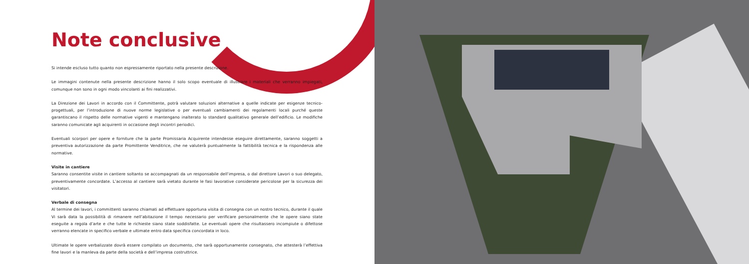Note conclusive
Si intende escluso tutto quanto non espressamente riportato nella presente descrizione.
Le immagini contenute nella presente descrizione hanno il solo scopo eventuale di illustrare i materiali che verranno impiegati, comunque non sono in ogni modo vincolanti ai fini realizzativi.
La Direzione dei Lavori in accordo con il Committente, potrà valutare soluzioni alternative a quelle indicate per esigenze tecnico-progettuali, per l’introduzione di nuove norme legislative o per eventuali cambiamenti dei regolamenti locali purché queste garantiscano il rispetto delle normative vigenti e mantengano inalterato lo standard qualitativo generale dell’edificio. Le modifiche saranno comunicate agli acquirenti in occasione degli incontri periodici.
Eventuali scorpori per opere e forniture che la parte Promissaria Acquirente intendesse eseguire direttamente, saranno soggetti a preventiva autorizzazione da parte Promittente Venditrice, che ne valuterà puntualmente la fattibilità tecnica e la rispondenza alle normative.
Visite in cantiere
Saranno consentite visite in cantiere soltanto se accompagnati da un responsabile dell’impresa, o dal direttore Lavori o suo delegato, preventivamente concordate. L’accesso al cantiere sarà vietato durante le fasi lavorative considerate pericolose per la sicurezza dei visitatori.
Verbale di consegna
Al termine dei lavori, i committenti saranno chiamati ad effettuare opportuna visita di consegna con un nostro tecnico, durante il quale Vi sarà data la possibilità di rimanere nell’abitazione il tempo necessario per verificare personalmente che le opere siano state eseguite a regola d’arte e che tutte le richieste siano state soddisfatte. Le eventuali opere che risultassero incompiute o difettose verranno elencate in specifico verbale e ultimate entro data specifica concordata in loco.
Ultimate le opere verbalizzate dovrà essere compilato un documento, che sarà opportunamente consegnato, che attesterà l’effettiva fine lavori e la manleva da parte della società e dell’impresa costruttrice.